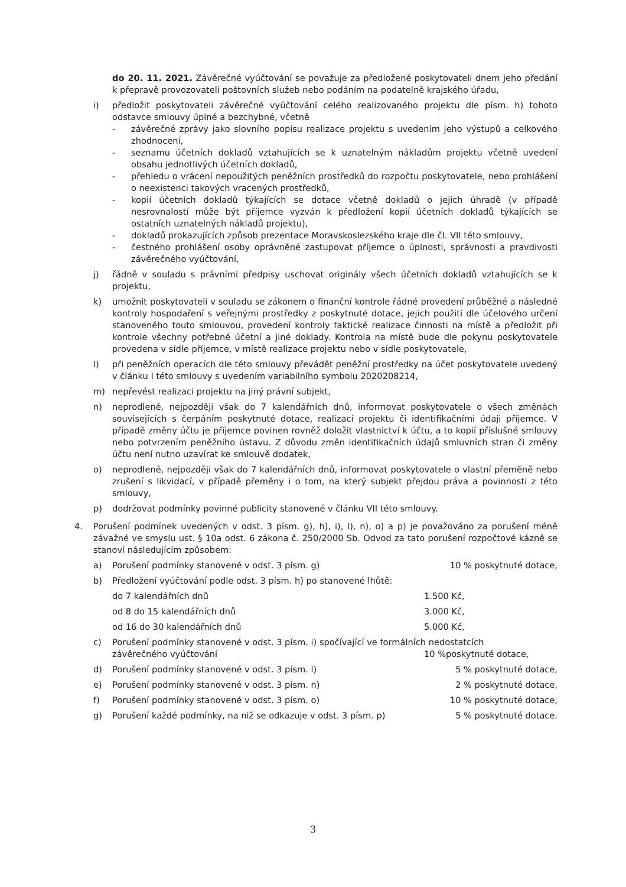do 20. 11. 2021. Závěrečné vyúčtování se považuje za předložené poskytovateli dnem jeho předání k přepravě provozovateli poštovních služeb nebo podáním na podatelně krajského úřadu,
i) předložit poskytovateli závěrečné vyúčtování celého realizovaného projektu dle písm. h) tohoto odstavce smlouvy úplné a bezchybné, včetně
- závěrečné zprávy jako slovního popisu realizace projektu s uvedením jeho výstupů a celkového zhodnocení,
- seznamu účetních dokladů vztahujících se k uznatelným nákladům projektu včetně uvedení obsahu jednotlivých účetních dokladů,
- přehledu o vrácení nepoužitých peněžních prostředků do rozpočtu poskytovatele, nebo prohlášení o neexistenci takových vracených prostředků,
- kopií účetních dokladů týkajících se dotace včetně dokladů o jejich úhradě (v případě nesrovnalostí může být příjemce vyzván k předložení kopií účetních dokladů týkajících se ostatních uznatelných nákladů projektu),
- dokladů prokazujících způsob prezentace Moravskoslezského kraje dle čl. VII této smlouvy,
- čestného prohlášení osoby oprávněné zastupovat příjemce o úplnosti, správnosti a pravdivosti závěrečného vyúčtování,
j) řádně v souladu s právními předpisy uschovat originály všech účetních dokladů vztahujících se k projektu,
k) umožnit poskytovateli v souladu se zákonem o finanční kontrole řádné provedení průběžné a následné kontroly hospodaření s veřejnými prostředky z poskytnuté dotace, jejich použití dle účelového určení stanoveného touto smlouvou, provedení kontroly faktické realizace činnosti na místě a předložit při kontrole všechny potřebné účetní a jiné doklady. Kontrola na místě bude dle pokynu poskytovatele provedena v sídle příjemce, v místě realizace projektu nebo v sídle poskytovatele,
l) při peněžních operacích dle této smlouvy převádět peněžní prostředky na účet poskytovatele uvedený v článku I této smlouvy s uvedením variabilního symbolu 2020208214,
m) nepřevést realizaci projektu na jiný právní subjekt,
n) neprodleně, nejpozději však do 7 kalendářních dnů, informovat poskytovatele o všech změnách souvisejících s čerpáním poskytnuté dotace, realizací projektu či identifikačními údaji příjemce. V případě změny účtu je příjemce povinen rovněž doložit vlastnictví k účtu, a to kopií příslušné smlouvy nebo potvrzením peněžního ústavu. Z důvodu změn identifikačních údajů smluvních stran či změny účtu není nutno uzavírat ke smlouvě dodatek,
o) neprodleně, nejpozději však do 7 kalendářních dnů, informovat poskytovatele o vlastní přeměně nebo zrušení s likvidací, v případě přeměny i o tom, na který subjekt přejdou práva a povinnosti z této smlouvy,
p) dodržovat podmínky povinné publicity stanovené v článku VII této smlouvy.
4. Porušení podmínek uvedených v odst. 3 písm. g), h), i), l), n), o) a p) je považováno za porušení méně závažné ve smyslu ust. § 10a odst. 6 zákona č. 250/2000 Sb. Odvod za tato porušení rozpočtové kázně se stanoví následujícím způsobem:
a) Porušení podmínky stanovené v odst. 3 písm. g) 10 % poskytnuté dotace,
b) Předložení vyúčtování podle odst. 3 písm. h) po stanovené lhůtě:
do 7 kalendářních dnů 1.500 Kč,
od 8 do 15 kalendářních dnů 3.000 Kč,
od 16 do 30 kalendářních dnů 5.000 Kč,
c) Porušení podmínky stanovené v odst. 3 písm. i) spočívající ve formálních nedostatcích
závěrečného vyúčtování 10 %poskytnuté dotace,
d) Porušení podmínky stanovené v odst. 3 písm. l) 5 % poskytnuté dotace,
e) Porušení podmínky stanovené v odst. 3 písm. n) 2 % poskytnuté dotace,
f) Porušení podmínky stanovené v odst. 3 písm. o) 10 % poskytnuté dotace,
g) Porušení každé podmínky, na niž se odkazuje v odst. 3 písm. p) 5 % poskytnuté dotace.
3